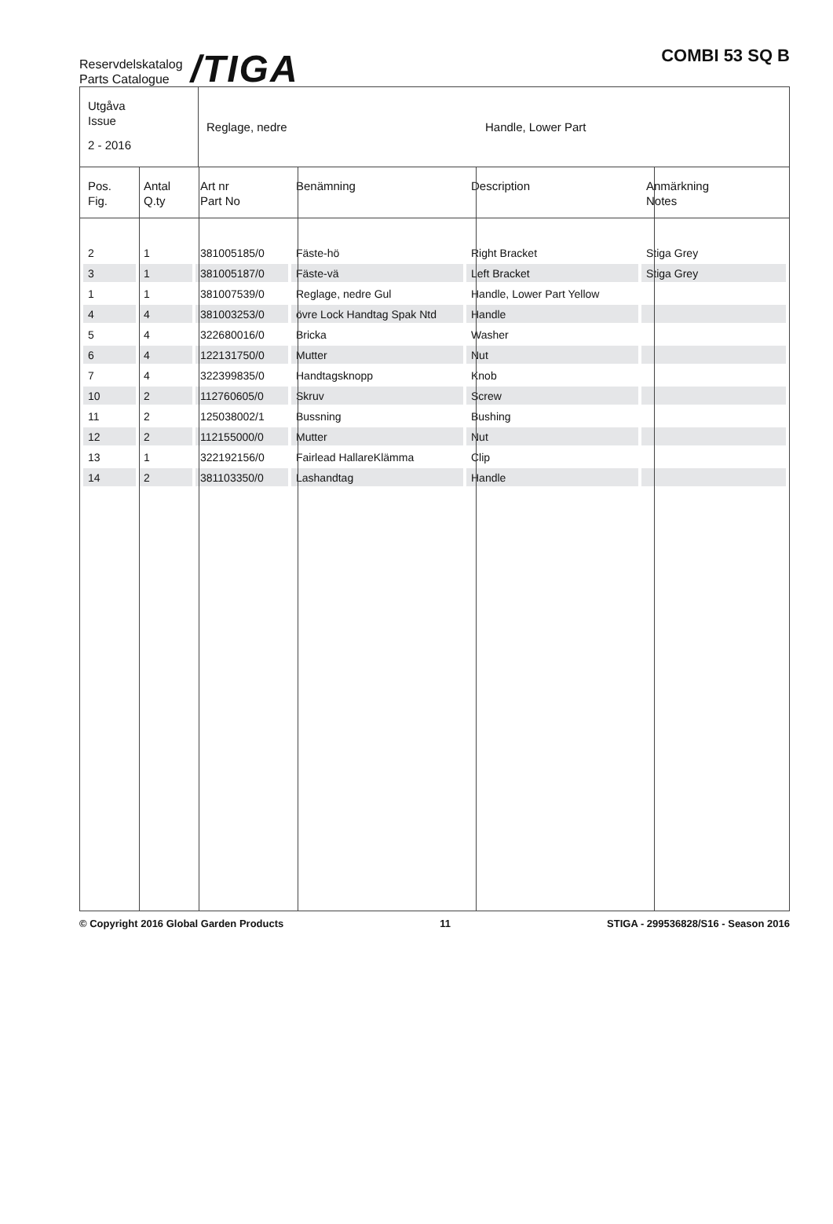Reservdelskatalog
Parts Catalogue
/TIGA
COMBI 53 SQ B
Utgåva
Issue
2 - 2016
Reglage, nedre Handle, Lower Part
| Pos. Fig. | Antal Q.ty | Art nr Part No | Benämning | Description | Anmärkning Notes |
| --- | --- | --- | --- | --- | --- |
| 2 | 1 | 381005185/0 | Fäste-hö | Right Bracket | Stiga Grey |
| 3 | 1 | 381005187/0 | Fäste-vä | Left Bracket | Stiga Grey |
| 1 | 1 | 381007539/0 | Reglage, nedre Gul | Handle, Lower Part Yellow | |
| 4 | 4 | 381003253/0 | övre Lock Handtag Spak Ntd | Handle | |
| 5 | 4 | 322680016/0 | Bricka | Washer | |
| 6 | 4 | 122131750/0 | Mutter | Nut | |
| 7 | 4 | 322399835/0 | Handtagsknopp | Knob | |
| 10 | 2 | 112760605/0 | Skruv | Screw | |
| 11 | 2 | 125038002/1 | Bussning | Bushing | |
| 12 | 2 | 112155000/0 | Mutter | Nut | |
| 13 | 1 | 322192156/0 | Fairlead HallareKlämma | Clip | |
| 14 | 2 | 381103350/0 | Lashandtag | Handle | |
© Copyright 2016 Global Garden Products 11 STIGA - 299536828/S16 - Season 2016